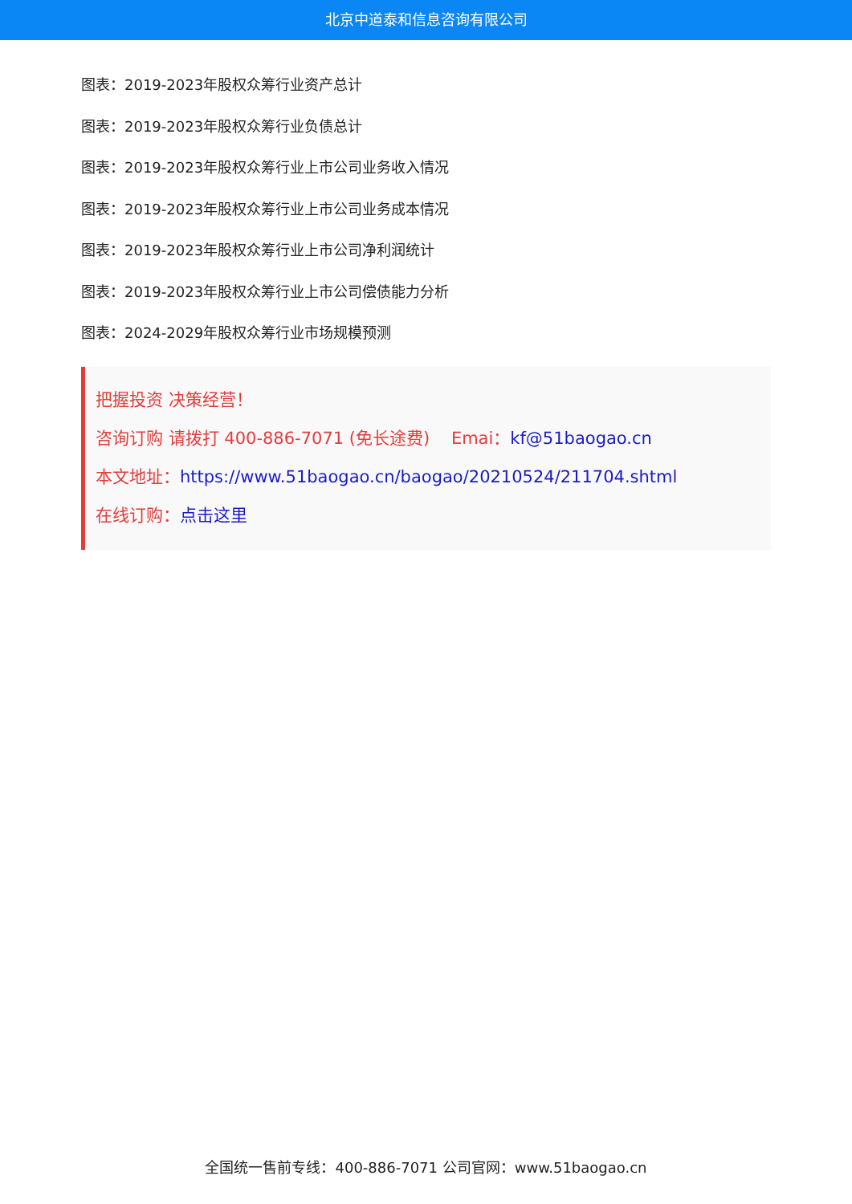北京中道泰和信息咨询有限公司
图表：2019-2023年股权众筹行业资产总计
图表：2019-2023年股权众筹行业负债总计
图表：2019-2023年股权众筹行业上市公司业务收入情况
图表：2019-2023年股权众筹行业上市公司业务成本情况
图表：2019-2023年股权众筹行业上市公司净利润统计
图表：2019-2023年股权众筹行业上市公司偿债能力分析
图表：2024-2029年股权众筹行业市场规模预测
把握投资 决策经营！
咨询订购 请拨打 400-886-7071 (免长途费) Emai：kf@51baogao.cn
本文地址：https://www.51baogao.cn/baogao/20210524/211704.shtml
在线订购：点击这里
全国统一售前专线：400-886-7071 公司官网：www.51baogao.cn